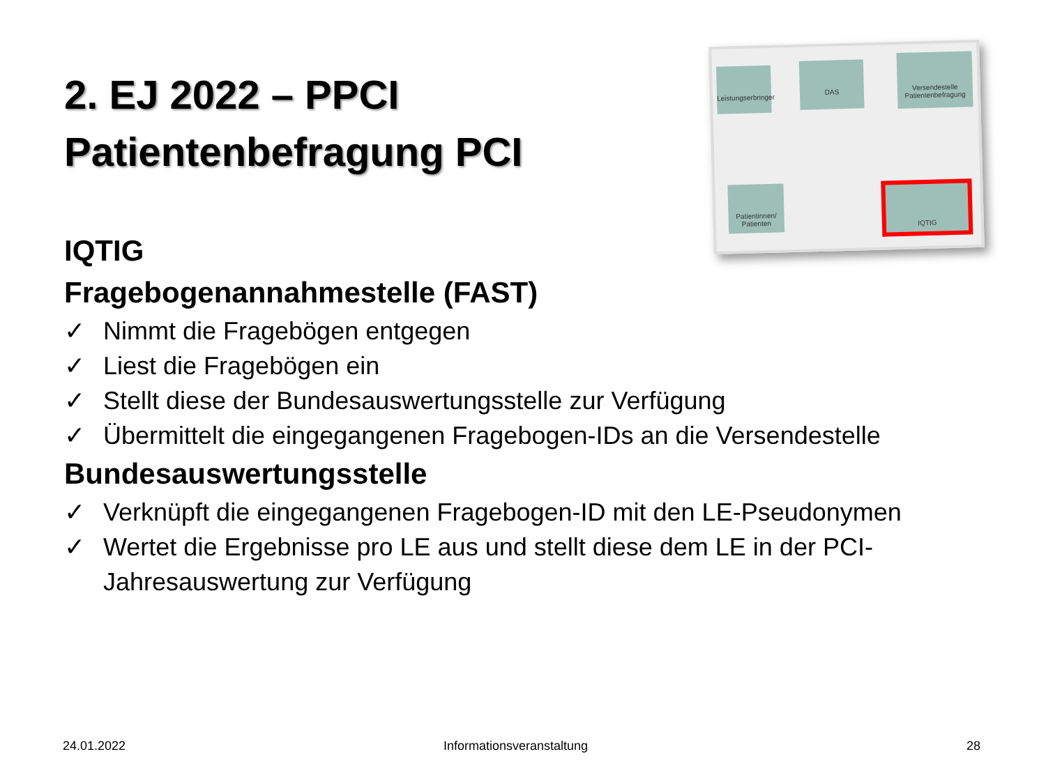2. EJ 2022 – PPCI
Patientenbefragung PCI
Leistungserbringer
DAS
Versendestelle Patientenbefragung
Patientinnen/ Patienten
IQTIG
IQTIG
Fragebogenannahmestelle (FAST)
✓ Nimmt die Fragebögen entgegen
✓ Liest die Fragebögen ein
✓ Stellt diese der Bundesauswertungsstelle zur Verfügung
✓ Übermittelt die eingegangenen Fragebogen-IDs an die Versendestelle
Bundesauswertungsstelle
✓ Verknüpft die eingegangenen Fragebogen-ID mit den LE-Pseudonymen
✓ Wertet die Ergebnisse pro LE aus und stellt diese dem LE in der PCI-Jahresauswertung zur Verfügung
24.01.2022 Informationsveranstaltung 28